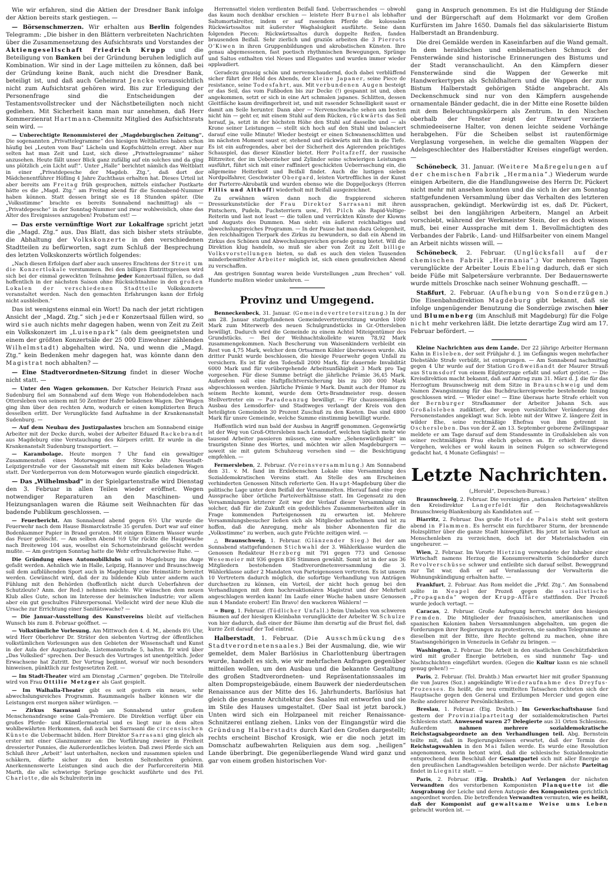Wie wir erfahren, sind die Aktien der Dresdner Bank infolge der Aktion bereits stark gestiegen. —
— Börsenschmerzen. Wir erhalten aus Berlin folgendes Telegramm: „Die bisher in den Blättern verbreiteten Nachrichten über die Zusammensetzung des Aufsichtsrats und Vorstandes der Aktiengesellschaft Friedrich Krupp und die Beteiligung von Banken bei der Gründung beruhen lediglich auf Kombination. Wir sind in der Lage mitteilen zu können, daß bei der Gründung keine Bank, auch nicht die Dresdner Bank, beteiligt ist, und daß auch Geheimrat Jencke voraussichtlich nicht zum Aufsichtsrat gehören wird. Bis zur Erledigung der Personenfrage sind die Entscheidungen der Testamentsvollstrecker und der Nächstbeteiligten noch nicht gediehen. Mit Sicherheit kann man nur annehmen, daß Herr Kommerzienrat Hartmann-Chemnitz Mitglied des Aufsichtsrats sein wird. —
— Unberechtigte Renommisterei der „Magdeburgischen Zeitung“. Die sogenannten „Privattelegramme“ des hiesigen Weltblattes haben schon häufig bei „Leuten vom Bau“ Lächeln und Kopfschütteln erregt. Aber nur selten hat man Zeit und Lust, sich diese „Privattelegramme“ näher anzusehen. Heute fällt unser Blick ganz zufällig auf ein solches und da ging uns plötzlich „ein Licht auf!“. Unter „Halle“ berichtet nämlich das Weltblatt in einer „Privatdepesche der Magdeb. Ztg.“, daß dort der Mädchenentführer Höfling 4 Jahre Zuchthaus erhalten hat. Dieses Urteil ist aber bereits am Freitag früh gesprochen, mittels einfacher Postkarte hätte es die „Magd. Ztg.“ am Freitag abend für die Sonnabend-Nummer haben können. Statt dessen bringt sie es 18 Stunden später. (Die „Volksstimme“ brachte es bereits Sonnabend nachmittag) als — „Privatdepesche“ in der Sonntag-Nummer und zwar wohlweislich, ohne das Alter des Ereignisses anzugeben! Probatum est! —
— Das erste vernünftige Wort zur Lokalfrage spricht jetzt die „Magd. Ztg.“ aus. Das Blatt, das sich bisher stets sträubte, die Abhaltung der Volkskonzerte in den verschiedenen Stadtteilen zu befürworten, sagt zum Schluß der Besprechung des letzten Volkskonzerts wörtlich folgendes:
„Nach diesen Erfolgen darf aber auch unseres Erachtens der Streit um die Konzertlokale verstummen. Bei den billigen Eintrittspreisen wird sich bei der einmal geweckten Teilnahme jeder Konzertsaal füllen, so daß hoffentlich in der nächsten Saison ohne Rücksichtnahme in den großen Lokalen der verschiedenen Stadtteile Volkskonzerte veranstaltet werden. Nach den gemachten Erfahrungen kann der Erfolg nicht ausbleiben.“
Das ist wenigstens einmal ein Wort! Da nach der jetzt richtigen Ansicht der „Magd. Ztg.“ sich jeder Konzertsaal füllen wird, so wird sie auch nichts mehr dagegen haben, wenn von Zeit zu Zeit ein Volkskonzert im „Luisenpark“ (als dem geeignetsten und einem der größten Konzertsäle der 25 000 Einwohner zählenden Wilhelmstadt) abgehalten wird. Na, und wenn die „Magd. Ztg.“ kein Bedenken mehr dagegen hat, was könnte dann den Magistrat noch abhalten? —
— Eine Stadtverordneten-Sitzung findet in dieser Woche nicht statt. —
— Unter den Wagen gekommen. Der Kutscher Heinrich Franz aus Sudenburg fiel am Sonnabend auf dem Wege von Hohendodeleben nach Ottersleben von seinem mit 50 Zentner Hafer beladenen Wagen. Der Wagen ging ihm über den rechten Arm, wodurch er einen komplizierten Bruch desselben erlitt. Der Verunglückte fand Aufnahme in der Krankenanstalt Sudenburg. —
— Auf dem Neubau des Justizpalastes brachen am Sonnabend einige Arbeiter mit der Decke durch, wobei der Arbeiter Eduard Rackebrandt aus Magdeburg eine Verstauchung des Körpers erlitt. Er wurde in die Krankenanstalt Sudenburg transportiert. —
— Karambolage. Heute morgen 7 Uhr fand ein gewaltiger Zusammenstoß eines Motorwagens der Strecke Alte Neustadt-Leipzigerstraße vor der Gasanstalt mit einem mit Koks beladenen Wagen statt. Der Vorderperron von dem Motorwagen wurde gänzlich eingedrückt.
— Das „Wilhelmsbad“ in der Spielgartenstraße wird Dienstag den 3. Februar in allen Teilen wieder eröffnet. Wegen notwendiger Reparaturen an den Maschinen- und Heizungsanlagen waren die Räume seit Weihnachten für das badende Publikum geschlossen. —
— Feuerbericht. Am Sonnabend abend gegen 6½ Uhr wurde die Feuerwehr nach dem Hause Bismarckstraße 35 gerufen. Dort war auf einer Bodenkammer Papier in Brand geraten. Mit einigen Eimern Wasser wurde das Feuer gelöscht. — Am selben Abend ½9 Uhr rückte die Hauptwache nach Breiteweg 104 aus, woselbst ein Schornsteinbrand gelöscht werden mußte. — Am gestrigen Sonntag hatte die Wehr erfreulicherweise Ruhe. —
Die Gründung eines Automobilklubs soll in Magdeburg ins Auge gefaßt werden. Aehnlich wie in Halle, Leipzig, Hannover und Braunschweig soll dem aufblühenden Sport auch in Magdeburg eine Heimstätte bereitet werden. Gewünscht wird, daß der zu bildende Klub unter anderm auch Fühlung mit den Behörden (hoffentlich nicht durch Ueberfahren der Schutzleute? Anm. der Red.) nehmen möchte. Wir wünschen dem neuen Klub alles Gute, schon im Interesse der heimischen Industrie; vor allem aber ein gut geschultes Führerpersonal. Vielleicht wird der neue Klub die Ursache zur Errichtung einer Sanitätswache? —
— Die Januar-Ausstellung des Kunstvereins bleibt auf vielfachen Wunsch bis zum 8. Februar geöffnet. —
— Volkstümliche Vorlesung. Am Mittwoch den 4. d. M., abends 8½ Uhr, wird Herr Oberlehrer Dr. Sträter den siebenten Vortrag der öffentlichen volkstümlichen Vorlesungen aus den Gebieten der Wissenschaft und Kunst in der Aula der Augustaschule, Listemannstraße 5, halten. Er wird über „Das Volkslied“ sprechen. Der Besuch des Vortrages ist unentgeltlich. Jeder Erwachsene hat Zutritt. Der Vortrag beginnt, worauf wir noch besonders hinweisen, pünktlich zur festgesetzten Zeit. —
— Im Stadt-Theater wird am Dienstag „Carmen“ gegeben. Die Titelrolle wird von Frau Ottilie Metzger als Gast gespielt.
— Im Walhalla-Theater gibt es seit gestern ein neues, sehr abwechslungsreiches Programm. Raummangels halber können wir die Leistungen erst morgen näher würdigen. —
— Zirkus Sarrasani gab am Sonnabend unter großem Menschenandrange seine Gala-Premiere. Die Direktion verfügt über ein großes Pferde- und Künstlermaterial und es liegt nur in dem alten wohlbewährten Herkommen, daß auch bei Sarrasani die circensischen Künste die Uebermacht bilden. Herr Direktor Sarrasani ging gleich als erster mit einer Glanznummer an: Die Vorführung zweier in Freiheit dressierter Ponnies, die Außerordentliches leisten. Daß zwei Pferde sich am Schluß ihrer „Arbeit“ laut unterhalten, necken und zusammen spielen und schäkern, dürfte sicher zu den besten Seltenheiten gehören. Anerkennenswerte Leistungen sind auch die der Parforcereiterin Miß Marth, die alle schwierige Sprünge geschickt ausführte und des Frl. Charlotte, die als Schulreiterin im
Herrensattel vielen verdienten Beifall fand. Ueberraschendes — obwohl das kaum noch denkbar erschien — leistete Herr Burnel als lebhafter Saltomortalreiter, indem er auf rasendem Pferde die kolossalen Rückwärtssaltos mit äußerster Waghalsigkeit ausführte. Seine dann folgenden Piecen: Rückwärtssaltos durch doppelte Reifen, fanden brausenden Beifall. Sehr zierlich und graziös arbeiten die 3 Pierrots O'Kiwen in ihren Gruppenbildungen und akrobatischen Künsten. Ihre genau abgemessenen, fast poetisch rhythmischen Bewegungen, Sprünge und Saltos enthalten viel Neues und Elegantes und wurden immer wieder applaudiert.
Geradezu grausig schön und nervenschaudernd, doch dabei verblüffend sicher führt der Held des Abends, der kleine Japaner, seine Piece de resistance, seine Todesfahrt, aus. Mit verbundenen Augen besteigt er das Seil, das vom Fußboden bis zur Decke (!) gespannt ist und, oben angekommen, setzt er sich in eine Art schmalen japanes. Schlitten, dessen Gleitfläche kaum dreifingerbreit ist, und mit rasender Schnelligkeit saust er damit am Seile herunter. Dann aber — Nervenschwache sehen am besten nicht hin — geht er, mit einem Stuhl auf dem Rücken, rückwärts das Seil herauf, ja, setzt in der höchsten Höhe den Stuhl auf dasselbe und — als Krone seiner Leistungen — stellt sich hoch auf den Stuhl und balanciert darauf eine volle Minute! Wieder besteigt er einen Schwanenschlitten und im nächsten Moment saust er, stehend und rückwärts mit ihm in die Tiefe. Es ist ein aufregendes, aber bei der Sicherheit des Agierenden prächtiges Schauspiel, das dieser Künstler bietet. Herr Poltafzeff, der russische Blitzreiter, der im Ueberzieher und Zylinder seine schwierigen Leistungen ausführt, führt sich mit einer raffiniert geschickten Ueberraschung ein, die allgemeine Heiterkeit und Beifall findet. Auch die lustigen sieben Nordpolfahrer, Geschwister Obergard, leisten Vortreffliches in der Kunst der Parterre-Akrobatik und wurden ebenso wie die Doppeljockeys (Herren Fillis und Althoff) wiederholt mit Beifall ausgezeichnet.
Zu erwähnen wären dann noch die frappierend sicheren Dressurkunststücke der Frau Direktor Sarrasani mit ihren Pintschern, Pudeln, Fuchsterriern usw., Frl. Pilch als Rapid-Voltige-Reiterin und last not least — die tollen und verrückten Künste der Klowns und Augusts des Dummen. Man sieht: ein äußerst reichhaltiges und abwechslungsreiches Programm. — In der Pause hat man dazu Gelegenheit, den reichhaltigen Tierpark des Zirkus zu bewundern, so daß ein Abend im Zirkus des Schönen und Abwechslungsreichen gerade genug bietet. Will die Direktion klug handeln, so muß sie aber von Zeit zu Zeit billige Volksvorstellungen bieten, so daß es auch den vielen Tausenden minderbemittelter Arbeiter möglich ist, sich einen genußreichen Abend zu verschaffen.
Am gestrigen Sonntag waren beide Vorstellungen „zum Brechen“ voll. Hunderte mußten wieder umkehren. —
Provinz und Umgegend.
Benneckenbeck, 31. Januar. (Gemeindevertretersitzung.) In der am 28. Januar stattgefundenen Gemeindevertretersitzung wurden 1000 Mark zum Miterwerb des neuen Schulgrundstücks in Gr.-Ottersleben bewilligt. Dadurch wird die Gemeinde zu einem Achtel Miteigentümer des Grundstücks. — Bei der Weihnachtskollekte waren 78,92 Mark zusammengekommen. Nach Bescherung von Waisenkindern verbleibt ein Rest von 4,75 Mark, welcher dem Ortsarmen Köhler überwiesen wurde. Als dritter Punkt wurde beschlossen, die hiesige Feuerwehr gegen Unfall zu versichern. Es ist für den Todesfall 2000 Mark, für dauernde Invalidität 6000 Mark und für vorübergehende Arbeitsunfähigkeit 3 Mark pro Tag vorgesehen. Für diese Summe beträgt die jährliche Prämie 36,45 Mark. Außerdem soll eine Haftpflichtversicherung bis zu 300 000 Mark abgeschlossen werden. Jährliche Prämie 9 Mark. Damit auch der Humor zu seinem Rechte kommt, wurde dem Orts-Brandmeister resp. dessen Stellvertreter ein — Paradeanzug bewilligt. — Für chausseemäßigen Ausbau des Lemsdorfer- und Stadtweges verlangt der Kreis von den beteiligten Gemeinden 30 Prozent Zuschuß zu den Kosten. Das sind 4800 Mark für unsre Gemeinde, welche Summe einstimmig bewilligt wurde.
Hoffentlich wird nun bald der Ausbau in Angriff genommen. Gegenwärtig ist der Weg von Groß-Ottersleben nach Lemsdorf, welchen täglich mehr wie tausend Arbeiter passieren müssen, eine wahre „Sehenswürdigkeit“ im traurigsten Sinne des Wortes, und möchten wir allen Magdeburgern — soweit sie mit gutem Schuhzeug versehen sind — die Besichtigung empfehlen. —
Fermersleben, 2. Februar. (Vereinsversammlung.) Am Sonnabend den 31. v. M. fand im Erxlebenschen Lokale eine Versammlung des Sozialdemokratischen Vereins statt. An Stelle des am Erscheinen verhinderten Genossen Nitsch referierte Gen. Haupt-Magdeburg über die politische Lage unter dem Beifall der Versammelten. Hierauf fand eine rege Aussprache über örtliche Parteiverhältnisse statt. Im Gegensatz zu den Versammlungen letzterer Zeit war der Verlauf dieser Versammlung ein solcher, daß für die Zukunft ein gedeihliches Zusammenarbeiten aller in Frage kommenden Parteigenossen zu erwarten ist. Mehrere Versammlungsbesucher ließen sich als Mitglieder aufnehmen und ist zu hoffen, daß die Anregung, mehr als bisher Abonnenten für die „Volksstimme“ zu werben, auch gute Früchte zeitigen wird. —
△ Braunschweig, 1. Februar. (Glänzender Sieg.) Bei der am Sonnabend stattgefundenen Stichwahl der 3. Wählerklasse wurden die Genossen Redakteur Herzberg mit 791 gegen 773 und Genosse Wesemeier mit 936 gegen 836 Stimmen gewählt. Somit ist in der aus 36 Mitgliedern bestehenden Stadtverordnetenversammlung die 3. Wählerklasse außer 2 Mandaten von Parteigenossen vertreten. Es ist unsern 10 Vertretern dadurch möglich, die sofortige Verhandlung von Anträgen durchsetzen zu können, ein Vorteil, der nicht hoch genug bei den Verhandlungen mit dem hochreaktionären Magistrat und der Mehrheit angeschlagen werden kann! Im Laufe einer Woche haben unsre Genossen nun 4 Mandate erobert! Ein Bravo! den wackeren Wählern! —
≃ Burg, 1. Februar. (Tödlicher Unfall.) Beim Umladen von schweren Bäumen auf der hiesigen Kleinbahn verunglückte der Arbeiter W. Schulze von hier dadurch, daß einer der Bäume ihm derartig auf die Brust fiel, daß kurze Zeit darauf der Tod eintrat.
Halberstadt, 1. Februar. (Die Ausschmückung des Stadtverordnetensaales.) Bei der Ausmalung, die, wie wir gemeldet, dem Maler Barlösius in Charlottenburg übertragen wurde, handelt es sich, wie wir mehrfachen Anfragen gegenüber mitteilen wollen, um den Ausbau und die bekannte Gestaltung des großen Stadtverordneten- und Repräsentationssaales im alten Dompropsteigebäude, einem Bauwerk der niederdeutschen Renaissance aus der Mitte des 16. Jahrhunderts. Barlösius hat gleich die gesamte Architektur des Saales mit entworfen und sie im Stile des Hauses umgestaltet. (Der Saal ist jetzt barock.) Unten wird sich ein Holzpaneel mit reicher Renaissance-Schnitzerei entlang ziehen. Links von der Eingangstür wird die Gründung Halberstadts durch Karl den Großen dargestellt; rechts erscheint Bischof Krosigk, wie er die noch jetzt im Domschatz aufbewahrten Reliquien aus dem sog. „heiligen“ Lande überbringt. Die gegenüberliegende Wand wird ganz und gar von einem großen historischen Vor-
gang in Anspruch genommen. Es ist die Huldigung der Stände und der Bürgerschaft auf dem Holzmarkt vor dem Großen Kurfürsten im Jahre 1650. Damals fiel das säkularisierte Bistum Halberstadt an Brandenburg.
Die drei Gemälde werden in Kaseinfarben auf die Wand gemalt. In dem heraldischen und emblematischen Schmuck der Fensterwände sind historische Erinnerungen des Bistums und der Stadt veranschaulicht. An den Kämpfern dieser Fensterwände sind die Wappen der Gewerke mit Handwerkertypen als Schildhaltern und die Wappen der zum Bistum Halberstadt gehörigen Städte angebracht. Als Deckenschmuck sind nur von den Kämpfern ausgehende ornamentale Bänder gedacht, die in der Mitte eine Rosette bilden mit dem Beleuchtungskörpern als Zentrum. In den Nischen oberhalb der Fenster zeigt der Entwurf verzierte schmiedeeiserne Halter, von denen leichte seidene Vorhänge herabgehen. Für die Scheiben selbst ist rautenförmige Verglasung vorgesehen, in welche die gemalten Wappen der Adelsgeschlechter des Halberstädter Kreises eingefügt werden. —
Schönebeck, 31. Januar. (Weitere Maßregelungen auf der chemischen Fabrik „Hermania“.) Wiederum wurde einigen Arbeitern, die die Handlungsweise des Herrn Dr. Pückert nicht mehr mit ansehen konnten und die sich in der am Sonntag stattgefundenen Versammlung über das Verhalten des letzteren aussprachen, gekündigt. Merkwürdig ist es, daß Dr. Pückert, selbst bei den langjährigen Arbeitern, Mangel an Arbeit vorschiebt, während der Werkmeister Stein, der es doch wissen muß, bei einer Aussprache mit dem 1. Bevollmächtigten des Verbandes der Fabrik-, Land- und Hilfsarbeiter von einem Mangel an Arbeit nichts wissen will. —
Schönebeck, 2. Februar. (Unglücksfall auf der chemischen Fabrik „Hermania“.) Vor mehreren Tagen verunglückte der Arbeiter Louis Ebeling dadurch, daß er sich beide Füße mit Salpetersäure verbrannte. Der Bedauernswerte wurde mittels Droschke nach seiner Wohnung geschafft. —
Staßfurt, 2. Februar. (Aufhebung von Sonderzügen.) Die Eisenbahndirektion Magdeburg gibt bekannt, daß sie infolge ungenügender Benutzung die Sonderzüge zwischen hier und Blumenberg (im Anschluß mit Magdeburg) für die Folge nicht mehr verkehren läßt. Die letzte derartige Zug wird am 17. Februar befördert. —
Kleine Nachrichten aus dem Lande. Der 22 jährige Arbeiter Hermann Kahn in Eisleben, der seit Frühjahr d. J. im Gefängnis wegen mehrfacher Diebstähle Strafe verbüßt, ist entsprungen. — Am Sonnabend nachmittag gegen 4 Uhr wurde auf der Station Großweißandt der Maurer Strauß aus Stumsdorf von einem Eilgüterzuge erfaßt und sofort getötet. — Die Kreisdirektion macht bekannt, daß auf Antrag zum 31. März d. J. die für das Herzogtum Braunschweig mit dem Sitze in Braunschweig und dem Namen Zwangsinnung für das Buchdruckereigewerbe bestehende Innung geschlossen wird. — Wieder eine! — Eine überaus harte Strafe erhielt von der Bernburger Strafkammer der Arbeiter Johann Sch. aus Großalsleben zudiktiert, der wegen vorsätzlicher Veränderung des Personenstandes angeklagt war. Sch. lebte mit der Witwe Z. längere Zeit in wilder Ehe, seine rechtmäßige Ehefrau von ihm getrennt in Oschersleben. Das von der Z. am 13. September geborene Zwillingspaar meldete er am Tage darauf auf dem Standesamte in Großalsleben als von seiner rechtmäßigen Frau ehelich geboren an. Er erhielt für dieses Vergehen, welches er wohl kaum in seinen Folgen so schwerwiegend gedacht hat, 4 Monate Gefängnis! —
Letzte Nachrichten.
(„Herold“, Depeschen-Bureau.)
Braunschweig, 2. Februar. Die vereinigten „nationalen Parteien“ stellten den Kreisdirektor Langerfeldt für den Reichstagswahlkreis Braunschweig-Blankenburg als Kandidaten auf. —
Biarritz, 2. Februar. Das große Hotel de Palais steht seit gestern abend in Flammen. Es herrscht ein furchtbarer Sturm, der brennende Holzsplitter über die ganze Stadt hinwegführt. Bis jetzt ist kein Verlust an Menschenleben zu verzeichnen, doch ist der Materialschaden ein ungeheurer. —
Wien, 2. Februar. Im Vororte Hietzing verwundete der Inhaber einer Wirtschaft namens Herzog die Konsumverwalterin Schöndorfer durch Revolverschüsse schwer und entleibte sich darauf selbst. Beweggrund zur Tat war, daß er auf Veranlassung der Verwalterin die Wohnungskündigung erhalten hatte. —
Frankfurt, 2. Februar. Aus Rom meldet die „Frkf. Ztg.“. Am Sonnabend sollte in Neapel der Prozeß gegen die sozialistische „Propaganda“ wegen der Krupp-Affäre stattfinden. Der Prozeß wurde jedoch vertagt. —
Caracas, 2. Februar. Große Aufregung herrscht unter den hiesigen Fremden. Die Mitglieder der französischen, amerikanischen und spanischen Kolonien haben Versammlungen abgehalten, um gegen die Forderungen ihrer Regierungen zu protestieren, sie sandten Telegramme an dieselben mit der Bitte, ihre Rechte geltend zu machen, ohne ihre Staatsangehörigen in Venezuela in Gefahr zu bringen. —
Washington, 2. Februar. Die Arbeit in den staatlichen Geschützfabriken wird mit großer Energie betrieben, es sind nunmehr Tag- und Nachtschichten eingeführt worden. (Gegen die Kultur kann es nie schnell genug gehen!) —
Paris, 2. Februar. (Tel. Drahtb.) Man erwartet hier mit großer Spannung die von Jaures (Soz.) angekündigte Wiederaufnahme des Dreyfus-Prozesses. Es heißt, die neu ermittelten Tatsachen richteten sich der Hauptsache gegen den General und Erzlumpen Mercier und gegen eine Reihe anderer höherer Persönlichkeiten. —
Breslau, 1. Februar. (Eig. Drahtb.) Im Gewerkschaftshause fand gestern der Provinzialparteitag der sozialdemokratischen Partei Schlesiens statt. Anwesend waren 27 Delegierte aus 31 Orten Schlesiens. Außerdem nahmen mehrere sozialdemokratische Reichstagsabgeordnete an den Verhandlungen teil. Abg. Bernstein teilte mit, daß in Regierungskreisen erwartet, daß der Termin der Reichstagswahlen in den Mai fallen werde. Es wurde eine Resolution angenommen, worin betont wird, daß die schlesische Sozialdemokratie entsprechend dem Beschluß der Gesamtpartei sich mit aller Energie an den preußischen Landtagswahlen beteiligen werde. Der nächste Parteitag findet in Liegnitz statt. —
Paris, 2. Februar. (Eig. Drahtb.) Auf Verlangen der nächsten Verwandten des verstorbenen Komponisten Planquette ist die Ausgrabung der Leiche und deren Autopsie des Komponisten gerichtlich angeordnet worden. Die betreffenden Verwandten vermuten, wie es heißt, daß der Komponist auf gewaltsame Weise ums Leben gebracht worden ist. —